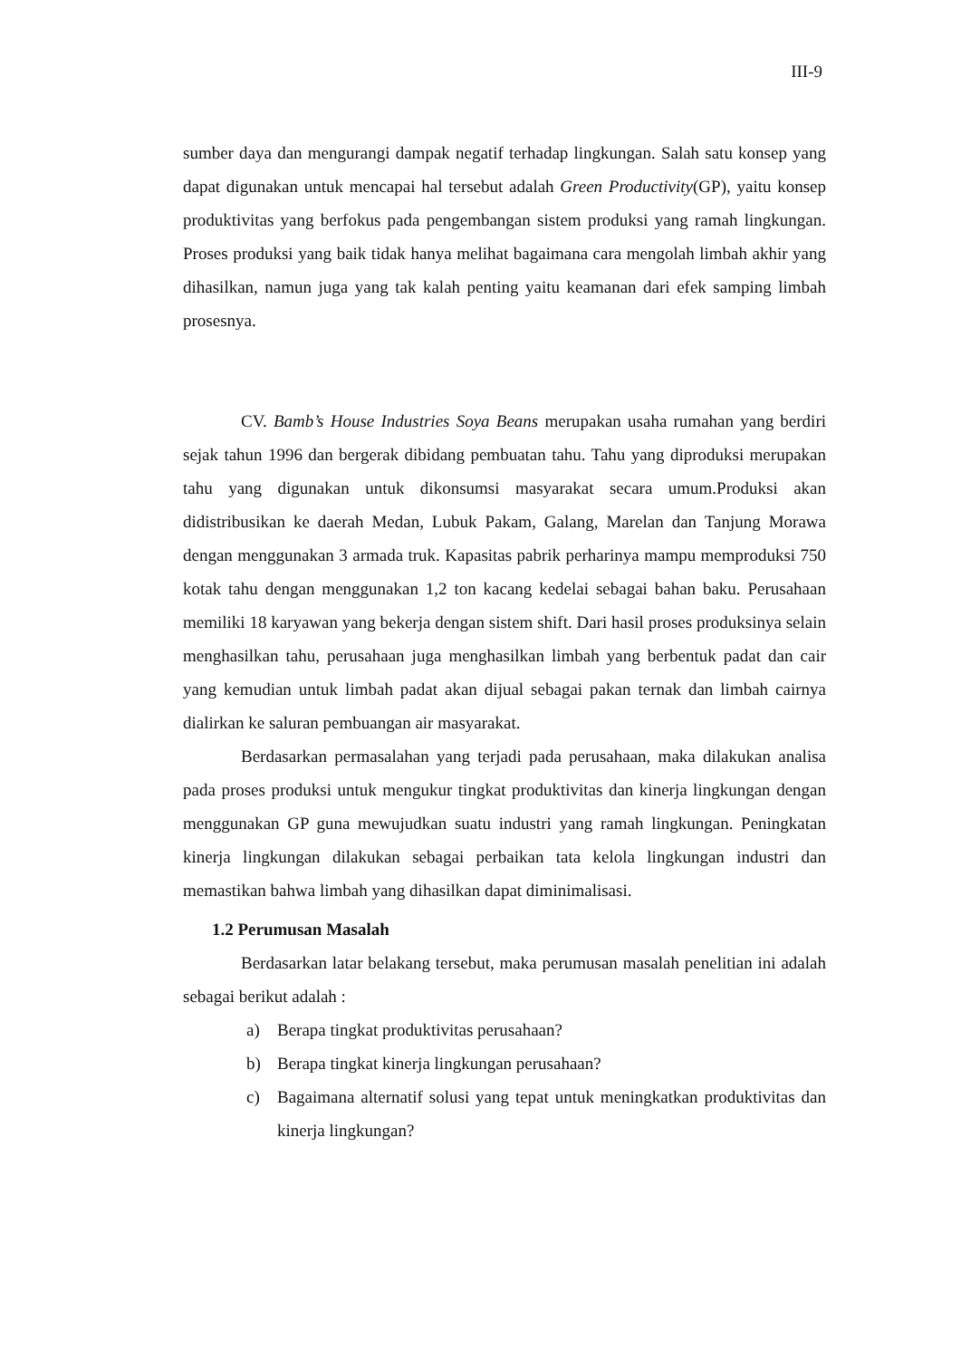III-9
sumber daya dan mengurangi dampak negatif terhadap lingkungan. Salah satu konsep yang dapat digunakan untuk mencapai hal tersebut adalah Green Productivity(GP), yaitu konsep produktivitas yang berfokus pada pengembangan sistem produksi yang ramah lingkungan. Proses produksi yang baik tidak hanya melihat bagaimana cara mengolah limbah akhir yang dihasilkan, namun juga yang tak kalah penting yaitu keamanan dari efek samping limbah prosesnya.
CV. Bamb’s House Industries Soya Beans merupakan usaha rumahan yang berdiri sejak tahun 1996 dan bergerak dibidang pembuatan tahu. Tahu yang diproduksi merupakan tahu yang digunakan untuk dikonsumsi masyarakat secara umum.Produksi akan didistribusikan ke daerah Medan, Lubuk Pakam, Galang, Marelan dan Tanjung Morawa dengan menggunakan 3 armada truk. Kapasitas pabrik perharinya mampu memproduksi 750 kotak tahu dengan menggunakan 1,2 ton kacang kedelai sebagai bahan baku. Perusahaan memiliki 18 karyawan yang bekerja dengan sistem shift. Dari hasil proses produksinya selain menghasilkan tahu, perusahaan juga menghasilkan limbah yang berbentuk padat dan cair yang kemudian untuk limbah padat akan dijual sebagai pakan ternak dan limbah cairnya dialirkan ke saluran pembuangan air masyarakat.
Berdasarkan permasalahan yang terjadi pada perusahaan, maka dilakukan analisa pada proses produksi untuk mengukur tingkat produktivitas dan kinerja lingkungan dengan menggunakan GP guna mewujudkan suatu industri yang ramah lingkungan. Peningkatan kinerja lingkungan dilakukan sebagai perbaikan tata kelola lingkungan industri dan memastikan bahwa limbah yang dihasilkan dapat diminimalisasi.
1.2 Perumusan Masalah
Berdasarkan latar belakang tersebut, maka perumusan masalah penelitian ini adalah sebagai berikut adalah :
a) Berapa tingkat produktivitas perusahaan?
b) Berapa tingkat kinerja lingkungan perusahaan?
c) Bagaimana alternatif solusi yang tepat untuk meningkatkan produktivitas dan kinerja lingkungan?